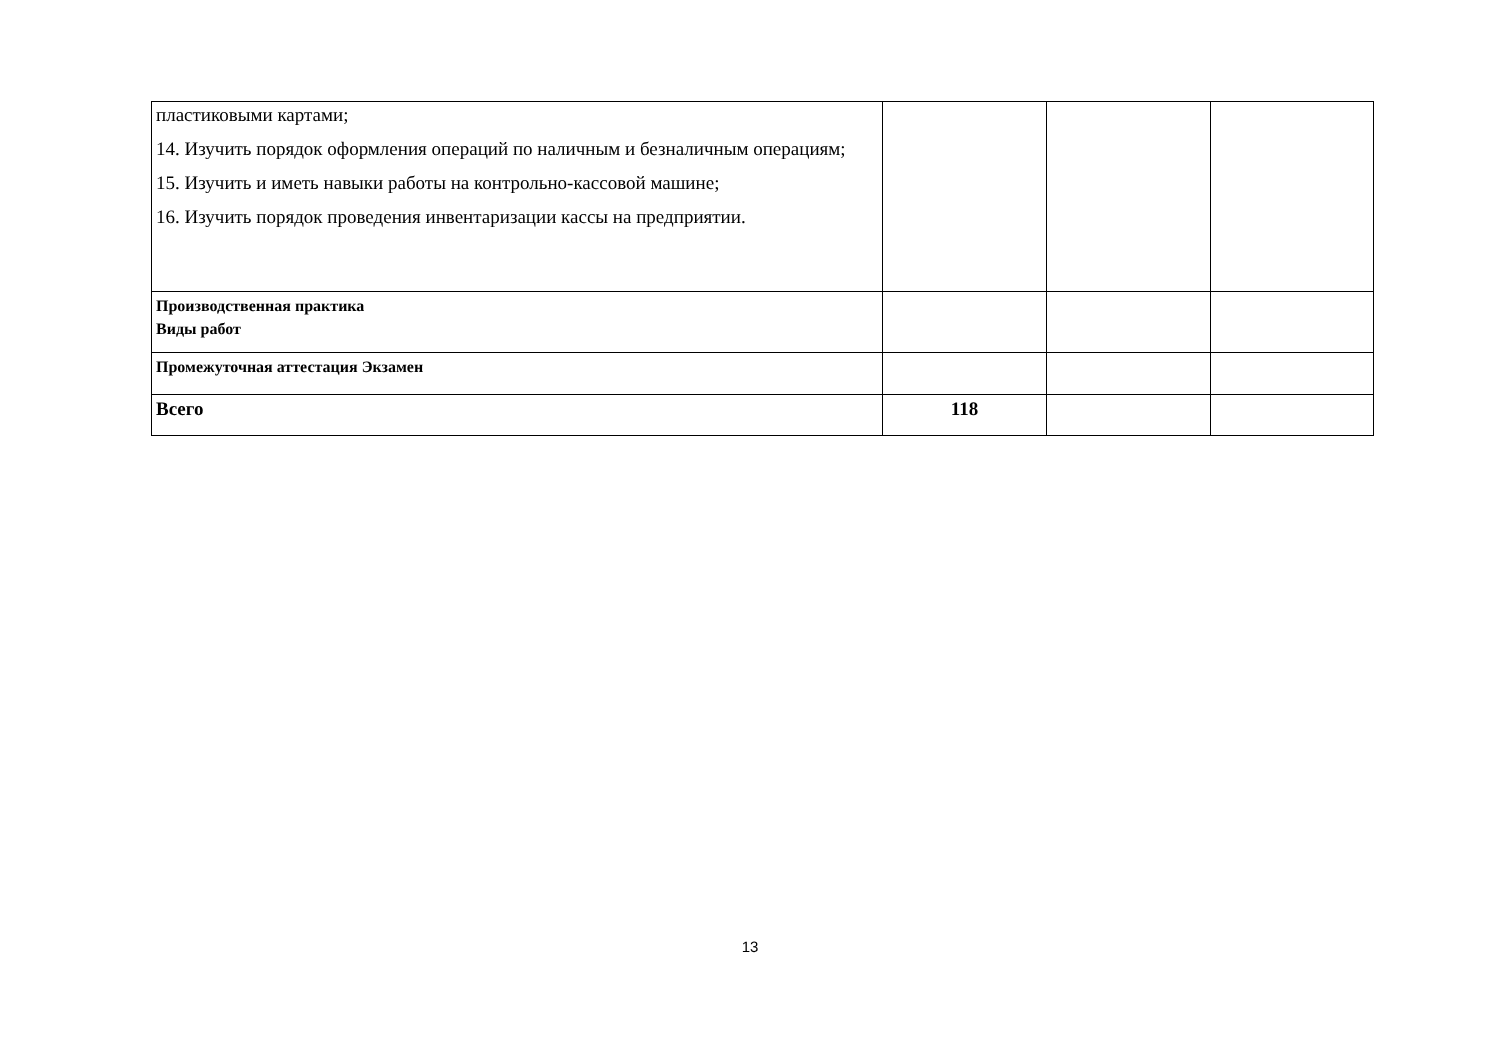| пластиковыми картами; 14. Изучить порядок оформления операций по наличным и безналичным операциям; 15. Изучить и иметь навыки работы на контрольно-кассовой машине; 16. Изучить порядок проведения инвентаризации кассы на предприятии. | | | |
| Производственная практика Виды работ | | | |
| Промежуточная аттестация Экзамен | | | |
| Всего | 118 | | |
13